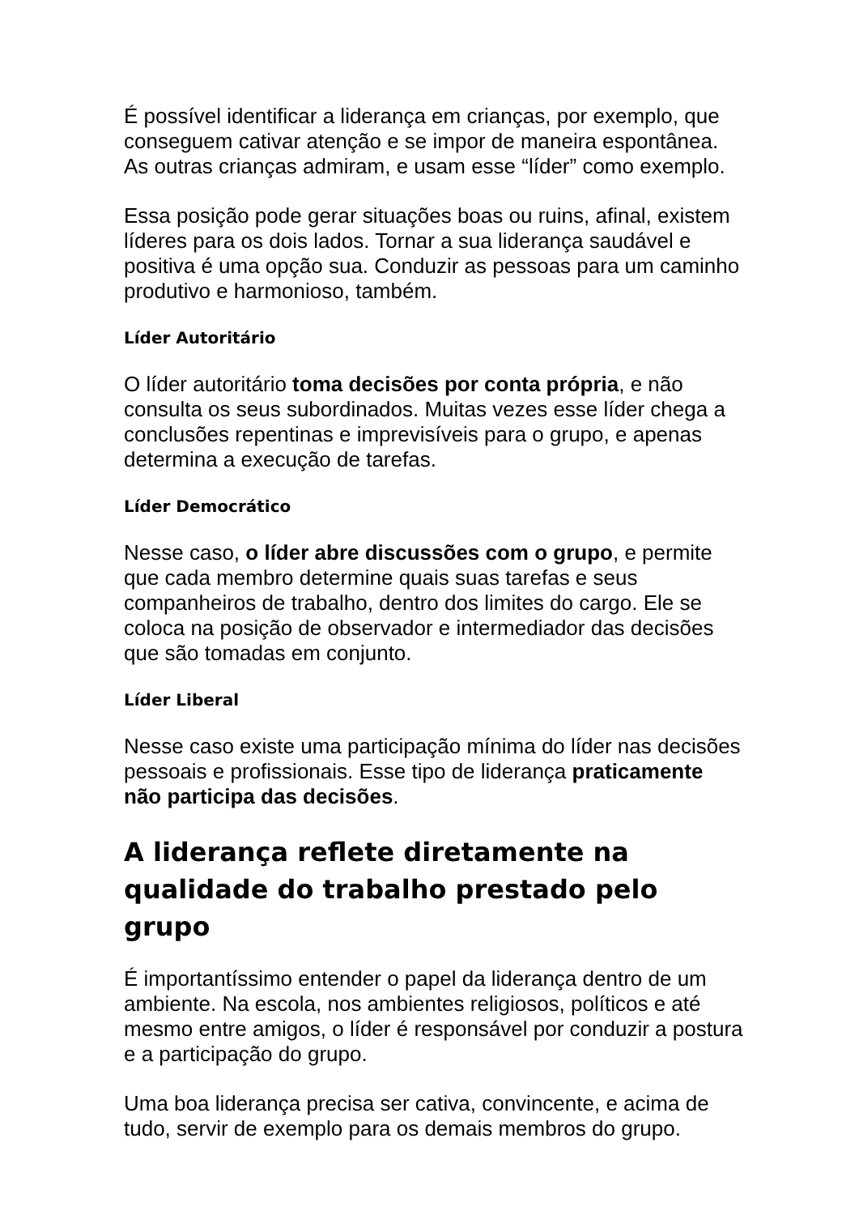É possível identificar a liderança em crianças, por exemplo, que conseguem cativar atenção e se impor de maneira espontânea. As outras crianças admiram, e usam esse “líder” como exemplo.
Essa posição pode gerar situações boas ou ruins, afinal, existem líderes para os dois lados. Tornar a sua liderança saudável e positiva é uma opção sua. Conduzir as pessoas para um caminho produtivo e harmonioso, também.
Líder Autoritário
O líder autoritário toma decisões por conta própria, e não consulta os seus subordinados. Muitas vezes esse líder chega a conclusões repentinas e imprevisíveis para o grupo, e apenas determina a execução de tarefas.
Líder Democrático
Nesse caso, o líder abre discussões com o grupo, e permite que cada membro determine quais suas tarefas e seus companheiros de trabalho, dentro dos limites do cargo. Ele se coloca na posição de observador e intermediador das decisões que são tomadas em conjunto.
Líder Liberal
Nesse caso existe uma participação mínima do líder nas decisões pessoais e profissionais. Esse tipo de liderança praticamente não participa das decisões.
A liderança reflete diretamente na qualidade do trabalho prestado pelo grupo
É importantíssimo entender o papel da liderança dentro de um ambiente. Na escola, nos ambientes religiosos, políticos e até mesmo entre amigos, o líder é responsável por conduzir a postura e a participação do grupo.
Uma boa liderança precisa ser cativa, convincente, e acima de tudo, servir de exemplo para os demais membros do grupo.